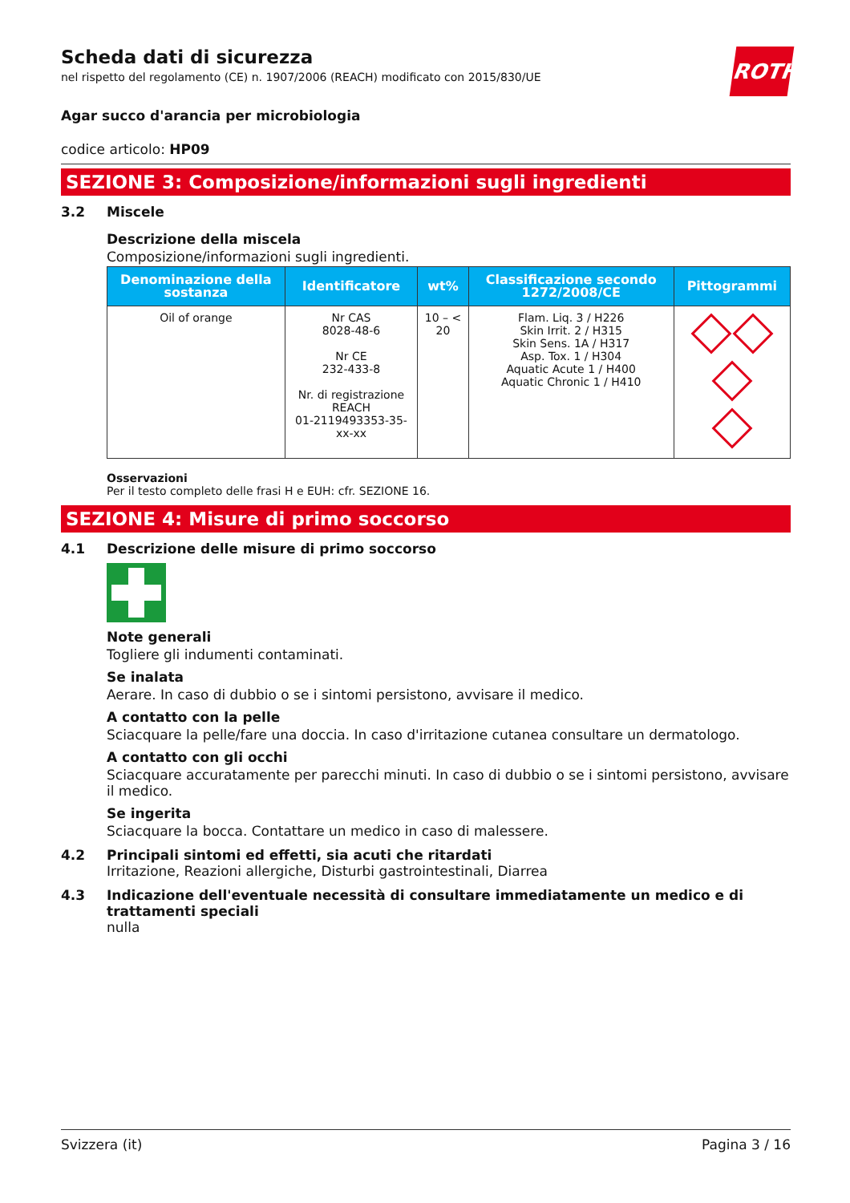ROTH
Scheda dati di sicurezza
nel rispetto del regolamento (CE) n. 1907/2006 (REACH) modificato con 2015/830/UE
Agar succo d'arancia per microbiologia
codice articolo: HP09
SEZIONE 3: Composizione/informazioni sugli ingredienti
3.2 Miscele
Descrizione della miscela
Composizione/informazioni sugli ingredienti.
| Denominazione della sostanza | Identificatore | wt% | Classificazione secondo 1272/2008/CE | Pittogrammi |
| --- | --- | --- | --- | --- |
| Oil of orange | Nr CAS 8028-48-6 Nr CE 232-433-8 Nr. di registrazione REACH 01-2119493353-35-xx-xx | 10 – < 20 | Flam. Liq. 3 / H226 Skin Irrit. 2 / H315 Skin Sens. 1A / H317 Asp. Tox. 1 / H304 Aquatic Acute 1 / H400 Aquatic Chronic 1 / H410 | |
Osservazioni
Per il testo completo delle frasi H e EUH: cfr. SEZIONE 16.
SEZIONE 4: Misure di primo soccorso
4.1 Descrizione delle misure di primo soccorso
Note generali
Togliere gli indumenti contaminati.
Se inalata
Aerare. In caso di dubbio o se i sintomi persistono, avvisare il medico.
A contatto con la pelle
Sciacquare la pelle/fare una doccia. In caso d'irritazione cutanea consultare un dermatologo.
A contatto con gli occhi
Sciacquare accuratamente per parecchi minuti. In caso di dubbio o se i sintomi persistono, avvisare il medico.
Se ingerita
Sciacquare la bocca. Contattare un medico in caso di malessere.
4.2 Principali sintomi ed effetti, sia acuti che ritardati
Irritazione, Reazioni allergiche, Disturbi gastrointestinali, Diarrea
4.3 Indicazione dell'eventuale necessità di consultare immediatamente un medico e di trattamenti speciali
nulla
Svizzera (it) Pagina 3 / 16